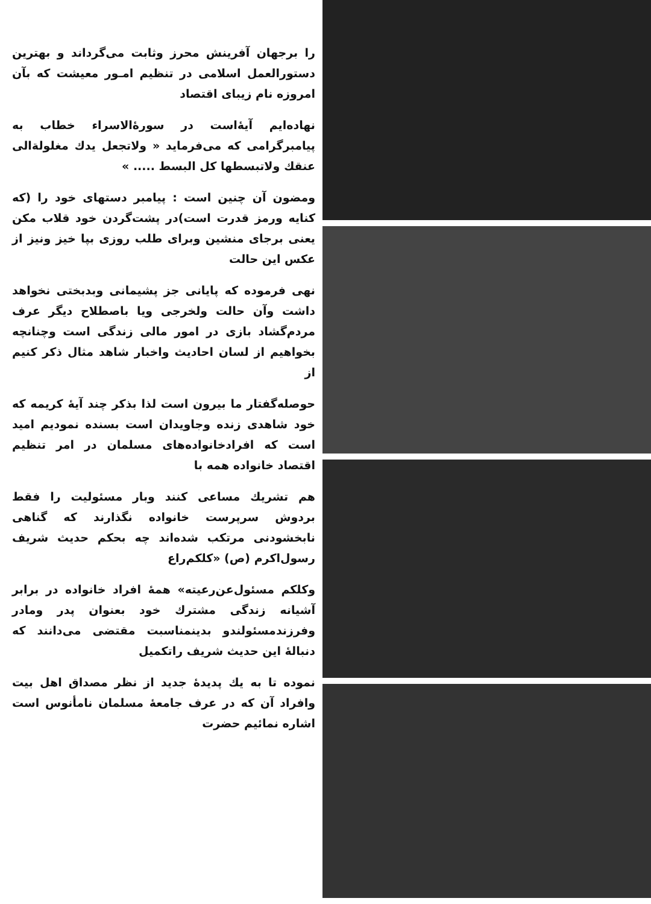را برجهان آفرینش محرز وثابت می‌گرداند و بهترین دستورالعمل اسلامی در تنظیم امـور معیشت که بآن امروزه نام زیبای اقتصاد
نهاده‌ایم آیهٔ‌است در سورهٔ‌الاسراء خطاب به پیامبرگرامی که می‌فرماید « ولاتجعل یدك مغلولةالی عنقك ولاتبسطها کل البسط ..... »
ومضون آن چنین است : پیامبر دستهای خود را (که کنایه ورمز قدرت است)در پشت‌گردن خود قلاب مکن یعنی برجای منشین وبرای طلب روزی بپا خیز ونیز از عکس این حالت
نهی فرموده که پایانی جز پشیمانی وبدبختی نخواهد داشت وآن حالت ولخرجی ویا باصطلاح دیگر عرف مردم‌گشاد بازی در امور مالی زندگی است وچنانچه بخواهیم از لسان احادیث واخبار شاهد مثال ذکر کنیم از
حوصله‌گفتار ما بیرون است لذا بذکر چند آیهٔ کریمه که خود شاهدی زنده وجاویدان است بسنده نمودیم امید است که افرادخانواده‌های مسلمان در امر تنظیم اقتصاد خانواده همه با
هم تشریك مساعی کنند وبار مسئولیت را فقط بردوش سرپرست خانواده نگذارند که گناهی نابخشودنی مرتکب شده‌اند چه بحکم حدیث شریف رسول‌اکرم (ص) «کلکم‌راع
وکلکم مسئول‌عن‌رعیته» همهٔ افراد خانواده در برابر آشیانه زندگی مشترك خود بعنوان پدر ومادر وفرزندمسئولندو بدینمناسبت مقتضی می‌دانند که دنبالهٔ این حدیث شریف راتکمیل
نموده تا به یك پدیدهٔ جدید از نظر مصداق اهل بیت وافراد آن که در عرف جامعهٔ مسلمان نامأنوس است اشاره نمائیم حضرت